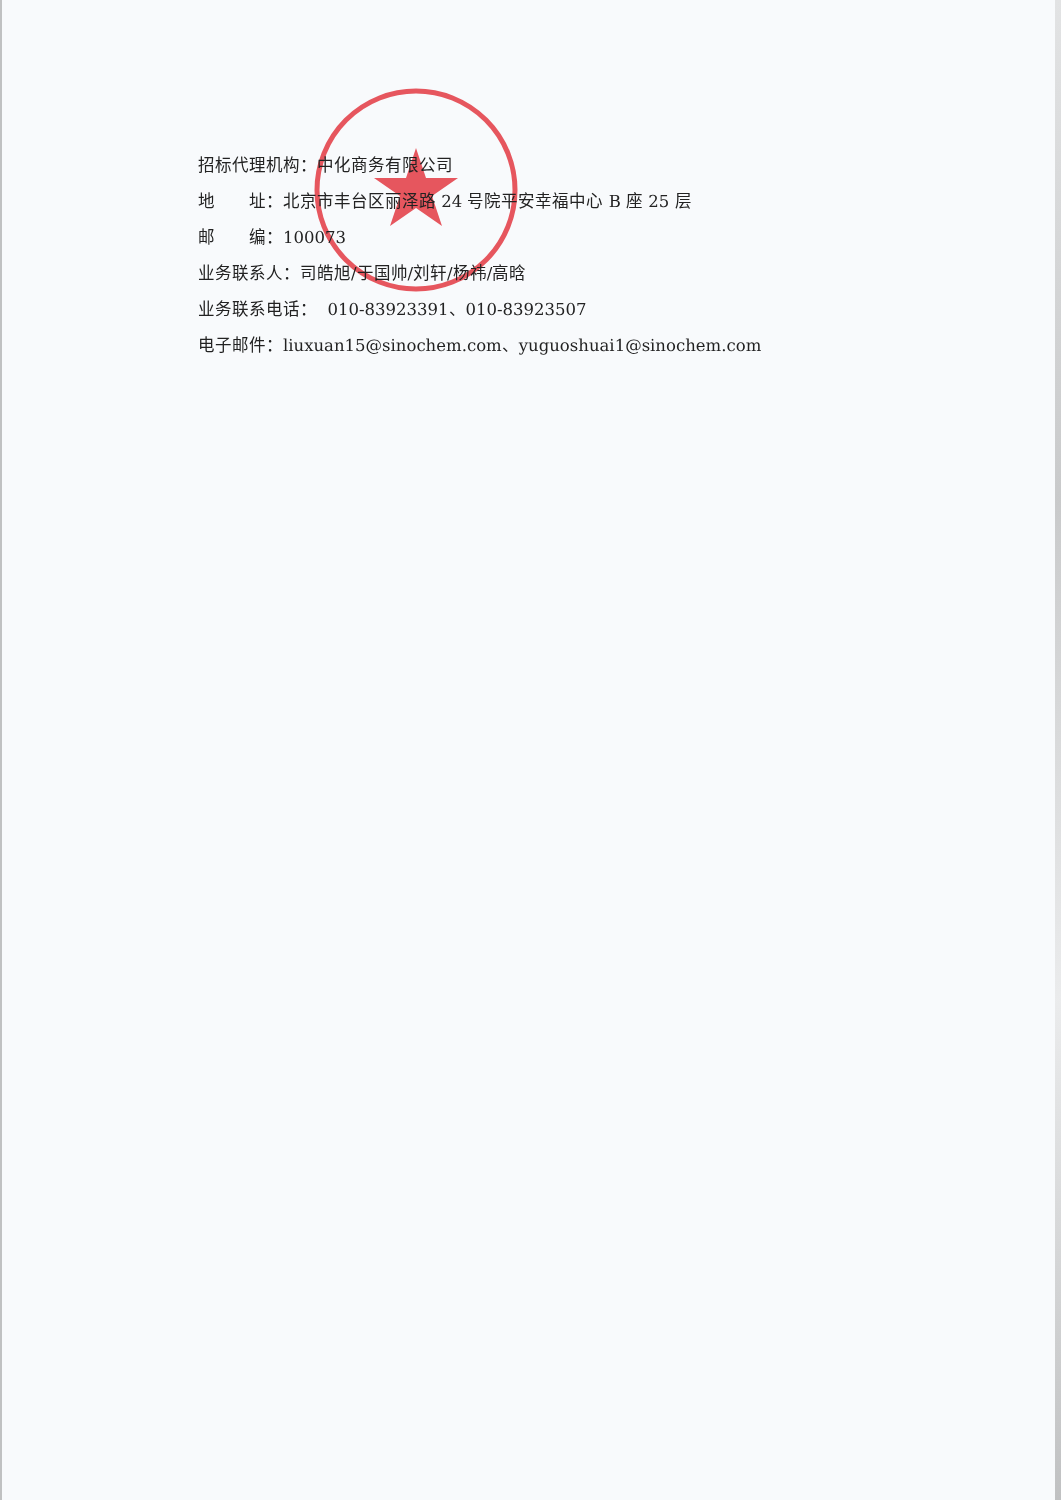招标代理机构：中化商务有限公司
地　　址：北京市丰台区丽泽路 24 号院平安幸福中心 B 座 25 层
邮　　编：100073
业务联系人：司皓旭/于国帅/刘轩/杨祎/高晗
业务联系电话： 010-83923391、010-83923507
电子邮件：liuxuan15@sinochem.com、yuguoshuai1@sinochem.com